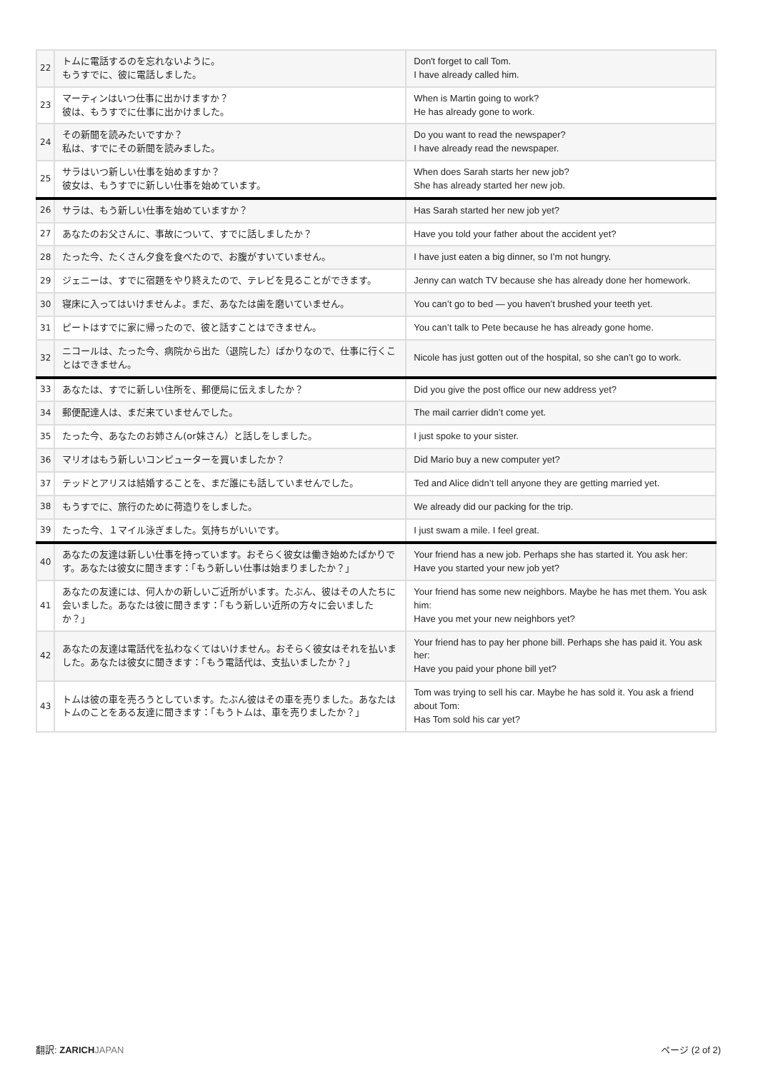| 22 | トムに電話するのを忘れないように。 もうすでに、彼に電話しました。 | Don't forget to call Tom. I have already called him. |
| 23 | マーティンはいつ仕事に出かけますか？ 彼は、もうすでに仕事に出かけました。 | When is Martin going to work? He has already gone to work. |
| 24 | その新聞を読みたいですか？ 私は、すでにその新聞を読みました。 | Do you want to read the newspaper? I have already read the newspaper. |
| 25 | サラはいつ新しい仕事を始めますか？ 彼女は、もうすでに新しい仕事を始めています。 | When does Sarah starts her new job? She has already started her new job. |
| 26 | サラは、もう新しい仕事を始めていますか？ | Has Sarah started her new job yet? |
| 27 | あなたのお父さんに、事故について、すでに話しましたか？ | Have you told your father about the accident yet? |
| 28 | たった今、たくさん夕食を食べたので、お腹がすいていません。 | I have just eaten a big dinner, so I’m not hungry. |
| 29 | ジェニーは、すでに宿題をやり終えたので、テレビを見ることができます。 | Jenny can watch TV because she has already done her homework. |
| 30 | 寝床に入ってはいけませんよ。まだ、あなたは歯を磨いていません。 | You can’t go to bed — you haven’t brushed your teeth yet. |
| 31 | ピートはすでに家に帰ったので、彼と話すことはできません。 | You can’t talk to Pete because he has already gone home. |
| 32 | ニコールは、たった今、病院から出た（退院した）ばかりなので、仕事に行くことはできません。 | Nicole has just gotten out of the hospital, so she can’t go to work. |
| 33 | あなたは、すでに新しい住所を、郵便局に伝えましたか？ | Did you give the post office our new address yet? |
| 34 | 郵便配達人は、まだ来ていませんでした。 | The mail carrier didn’t come yet. |
| 35 | たった今、あなたのお姉さん(or妹さん）と話しをしました。 | I just spoke to your sister. |
| 36 | マリオはもう新しいコンピューターを買いましたか？ | Did Mario buy a new computer yet? |
| 37 | テッドとアリスは結婚することを、まだ誰にも話していませんでした。 | Ted and Alice didn’t tell anyone they are getting married yet. |
| 38 | もうすでに、旅行のために荷造りをしました。 | We already did our packing for the trip. |
| 39 | たった今、１マイル泳ぎました。気持ちがいいです。 | I just swam a mile. I feel great. |
| 40 | あなたの友達は新しい仕事を持っています。おそらく彼女は働き始めたばかりです。あなたは彼女に聞きます：「もう新しい仕事は始まりましたか？」 | Your friend has a new job. Perhaps she has started it. You ask her: Have you started your new job yet? |
| 41 | あなたの友達には、何人かの新しいご近所がいます。たぶん、彼はその人たちに会いました。あなたは彼に聞きます：「もう新しい近所の方々に会いましたか？」 | Your friend has some new neighbors. Maybe he has met them. You ask him: Have you met your new neighbors yet? |
| 42 | あなたの友達は電話代を払わなくてはいけません。おそらく彼女はそれを払いました。あなたは彼女に聞きます：「もう電話代は、支払いましたか？」 | Your friend has to pay her phone bill. Perhaps she has paid it. You ask her: Have you paid your phone bill yet? |
| 43 | トムは彼の車を売ろうとしています。たぶん彼はその車を売りました。あなたはトムのことをある友達に聞きます：「もうトムは、車を売りましたか？」 | Tom was trying to sell his car. Maybe he has sold it. You ask a friend about Tom: Has Tom sold his car yet? |
翻訳: ZARICH JAPAN ページ (2 of 2)